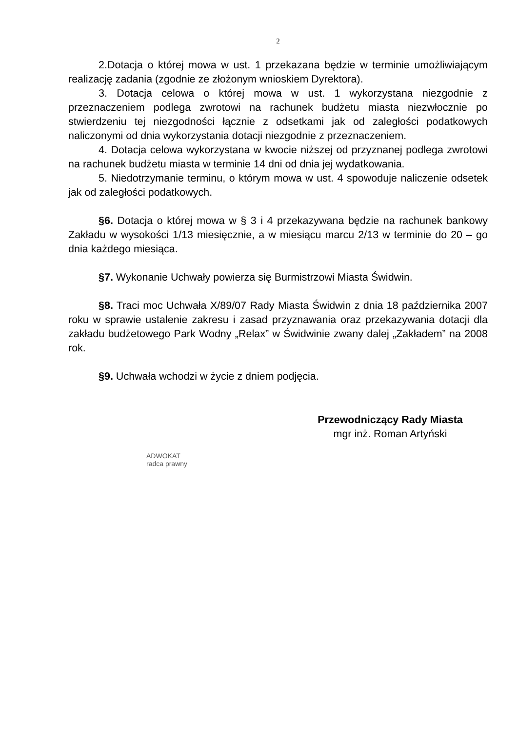2
2.Dotacja o której mowa w ust. 1 przekazana będzie w terminie umożliwiającym realizację zadania (zgodnie ze złożonym wnioskiem Dyrektora).
3. Dotacja celowa o której mowa w ust. 1 wykorzystana niezgodnie z przeznaczeniem podlega zwrotowi na rachunek budżetu miasta niezwłocznie po stwierdzeniu tej niezgodności łącznie z odsetkami jak od zaległości podatkowych naliczonymi od dnia wykorzystania dotacji niezgodnie z przeznaczeniem.
4. Dotacja celowa wykorzystana w kwocie niższej od przyznanej podlega zwrotowi na rachunek budżetu miasta w terminie 14 dni od dnia jej wydatkowania.
5. Niedotrzymanie terminu, o którym mowa w ust. 4 spowoduje naliczenie odsetek jak od zaległości podatkowych.
§6. Dotacja o której mowa w § 3 i 4 przekazywana będzie na rachunek bankowy Zakładu w wysokości 1/13 miesięcznie, a w miesiącu marcu 2/13 w terminie do 20 – go dnia każdego miesiąca.
§7. Wykonanie Uchwały powierza się Burmistrzowi Miasta Świdwin.
§8. Traci moc Uchwała X/89/07 Rady Miasta Świdwin z dnia 18 października 2007 roku w sprawie ustalenie zakresu i zasad przyznawania oraz przekazywania dotacji dla zakładu budżetowego Park Wodny „Relax” w Świdwinie zwany dalej „Zakładem” na 2008 rok.
§9. Uchwała wchodzi w życie z dniem podjęcia.
ADWOKAT
radca prawny
Przewodniczący Rady Miasta
mgr inż. Roman Artyński